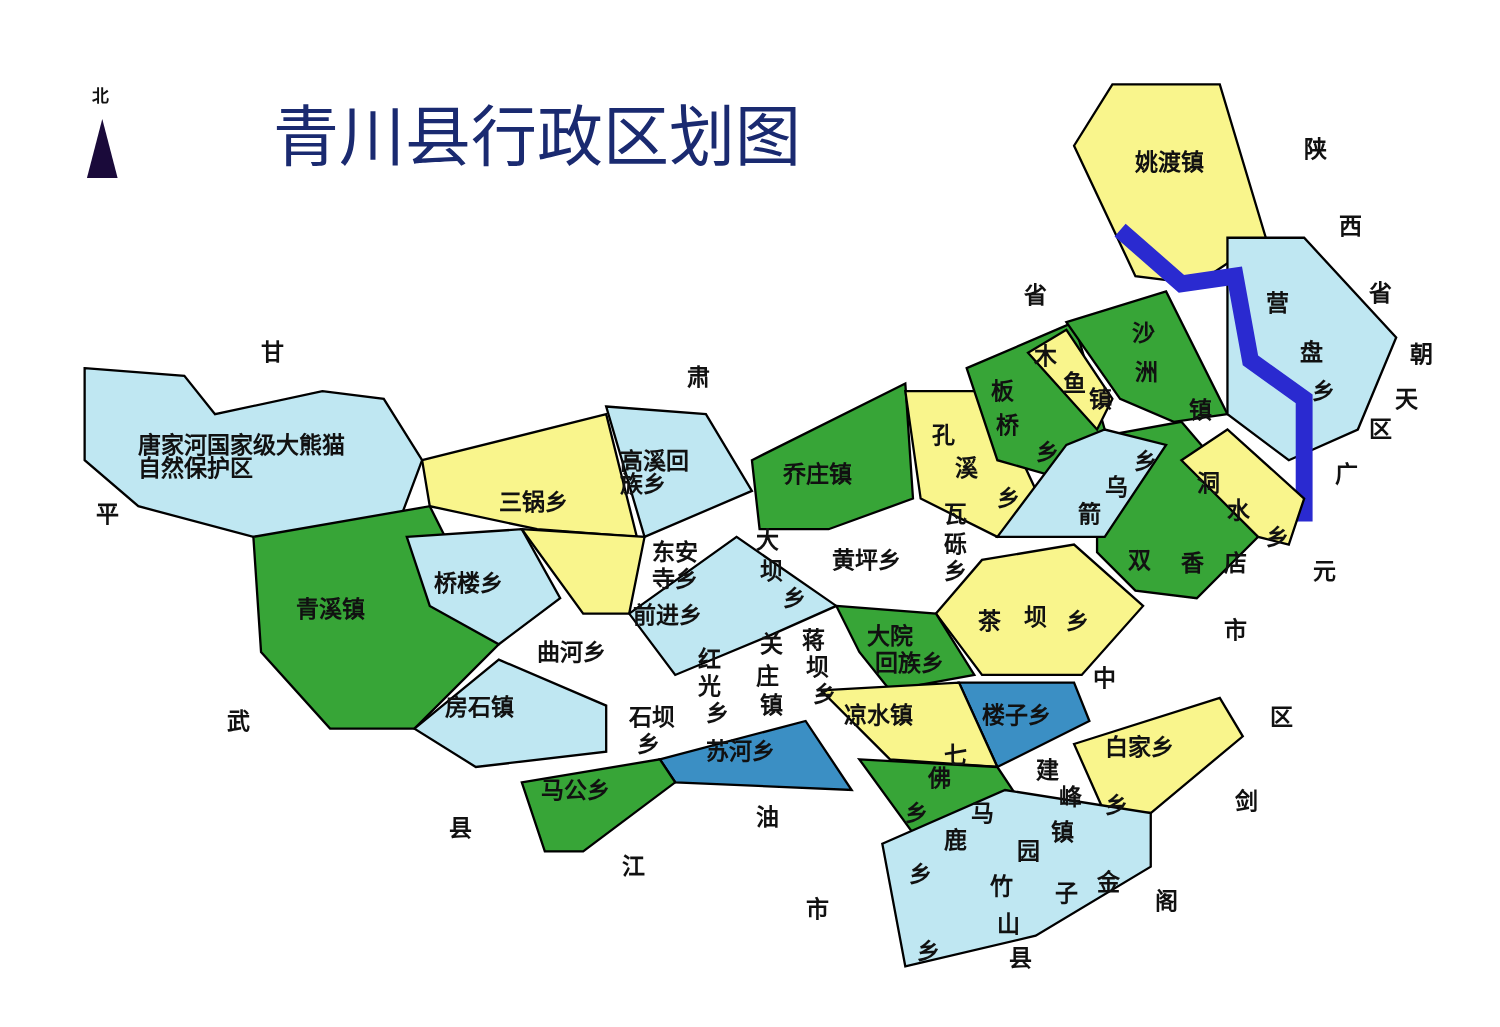北
青川县行政区划图
姚渡镇 陕 西 省 省 营 朝 甘 肃 沙 洲 镇 木 鱼 镇 盘 乡 天 区 板 桥 乡 唐家河国家级大熊猫 自然保护区 高溪回 族乡 孔 溪 乡 乔庄镇 三锅乡 乌 乡 箭 洞 水 乡 广 平 瓦 砾 乡 东安 寺乡 大 坝 乡 黄坪乡 双 香 店 元 桥楼乡 青溪镇 前进乡 茶 坝 乡 市 关 蒋 大院 回族乡 曲河乡 红 坝 庄 光 中 乡 房石镇 镇 乡 凉水镇 楼子乡 区 石坝 乡 武 苏河乡 白家乡 七 佛 建 峰 乡 剑 马公乡 油 乡 马 县 鹿 镇 园 江 乡 金 竹 子 阁 市 山 乡 县